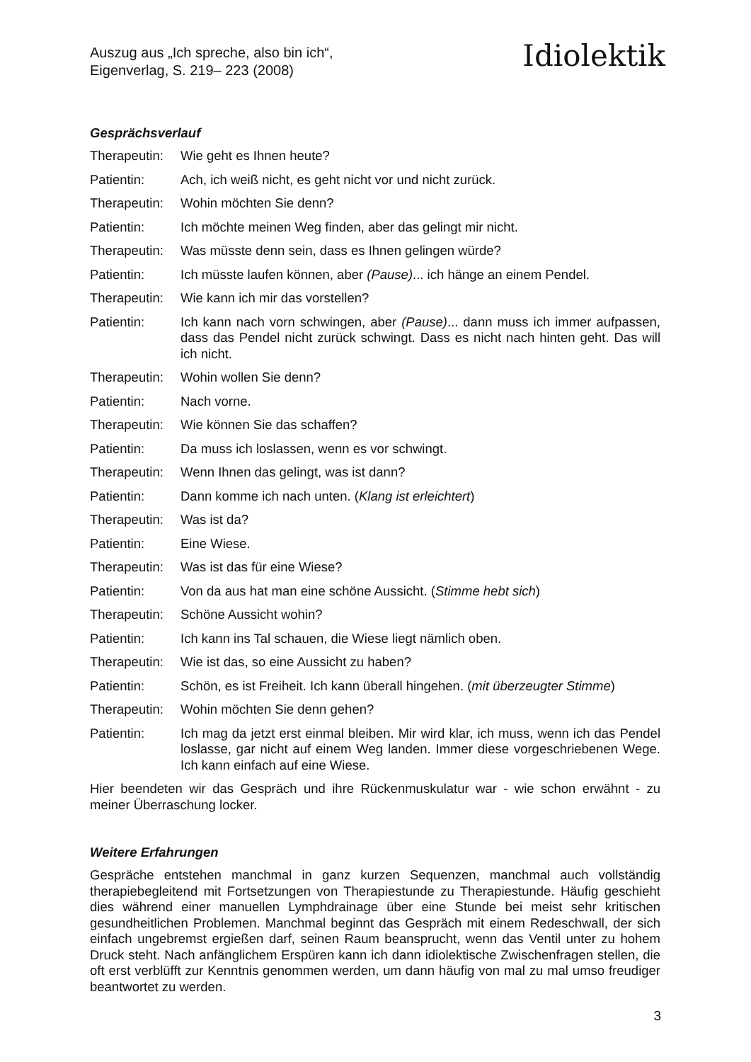Auszug aus „Ich spreche, also bin ich“,
Eigenverlag, S. 219– 223 (2008)
Idiolektik
Gesprächsverlauf
Therapeutin:
Wie geht es Ihnen heute?
Patientin: Ach, ich weiß nicht, es geht nicht vor und nicht zurück.
Therapeutin:
Wohin möchten Sie denn?
Patientin: Ich möchte meinen Weg finden, aber das gelingt mir nicht.
Therapeutin:
Was müsste denn sein, dass es Ihnen gelingen würde?
Patientin: Ich müsste laufen können, aber (Pause)... ich hänge an einem Pendel.
Therapeutin:
Wie kann ich mir das vorstellen?
Patientin: Ich kann nach vorn schwingen, aber (Pause)... dann muss ich immer aufpassen, dass das Pendel nicht zurück schwingt. Dass es nicht nach hinten geht. Das will ich nicht.
Therapeutin:
Wohin wollen Sie denn?
Patientin: Nach vorne.
Therapeutin:
Wie können Sie das schaffen?
Patientin: Da muss ich loslassen, wenn es vor schwingt.
Therapeutin:
Wenn Ihnen das gelingt, was ist dann?
Patientin: Dann komme ich nach unten. (Klang ist erleichtert)
Therapeutin:
Was ist da?
Patientin: Eine Wiese.
Therapeutin:
Was ist das für eine Wiese?
Patientin: Von da aus hat man eine schöne Aussicht. (Stimme hebt sich)
Therapeutin:
Schöne Aussicht wohin?
Patientin: Ich kann ins Tal schauen, die Wiese liegt nämlich oben.
Therapeutin:
Wie ist das, so eine Aussicht zu haben?
Patientin: Schön, es ist Freiheit. Ich kann überall hingehen. (mit überzeugter Stimme)
Therapeutin:
Wohin möchten Sie denn gehen?
Patientin: Ich mag da jetzt erst einmal bleiben. Mir wird klar, ich muss, wenn ich das Pendel loslasse, gar nicht auf einem Weg landen. Immer diese vorgeschriebenen Wege. Ich kann einfach auf eine Wiese.
Hier beendeten wir das Gespräch und ihre Rückenmuskulatur war - wie schon erwähnt - zu meiner Überraschung locker.
Weitere Erfahrungen
Gespräche entstehen manchmal in ganz kurzen Sequenzen, manchmal auch vollständig therapiebegleitend mit Fortsetzungen von Therapiestunde zu Therapiestunde. Häufig geschieht dies während einer manuellen Lymphdrainage über eine Stunde bei meist sehr kritischen gesundheitlichen Problemen. Manchmal beginnt das Gespräch mit einem Redeschwall, der sich einfach ungebremst ergießen darf, seinen Raum beansprucht, wenn das Ventil unter zu hohem Druck steht. Nach anfänglichem Erspüren kann ich dann idiolektische Zwischenfragen stellen, die oft erst verblüfft zur Kenntnis genommen werden, um dann häufig von mal zu mal umso freudiger beantwortet zu werden.
3